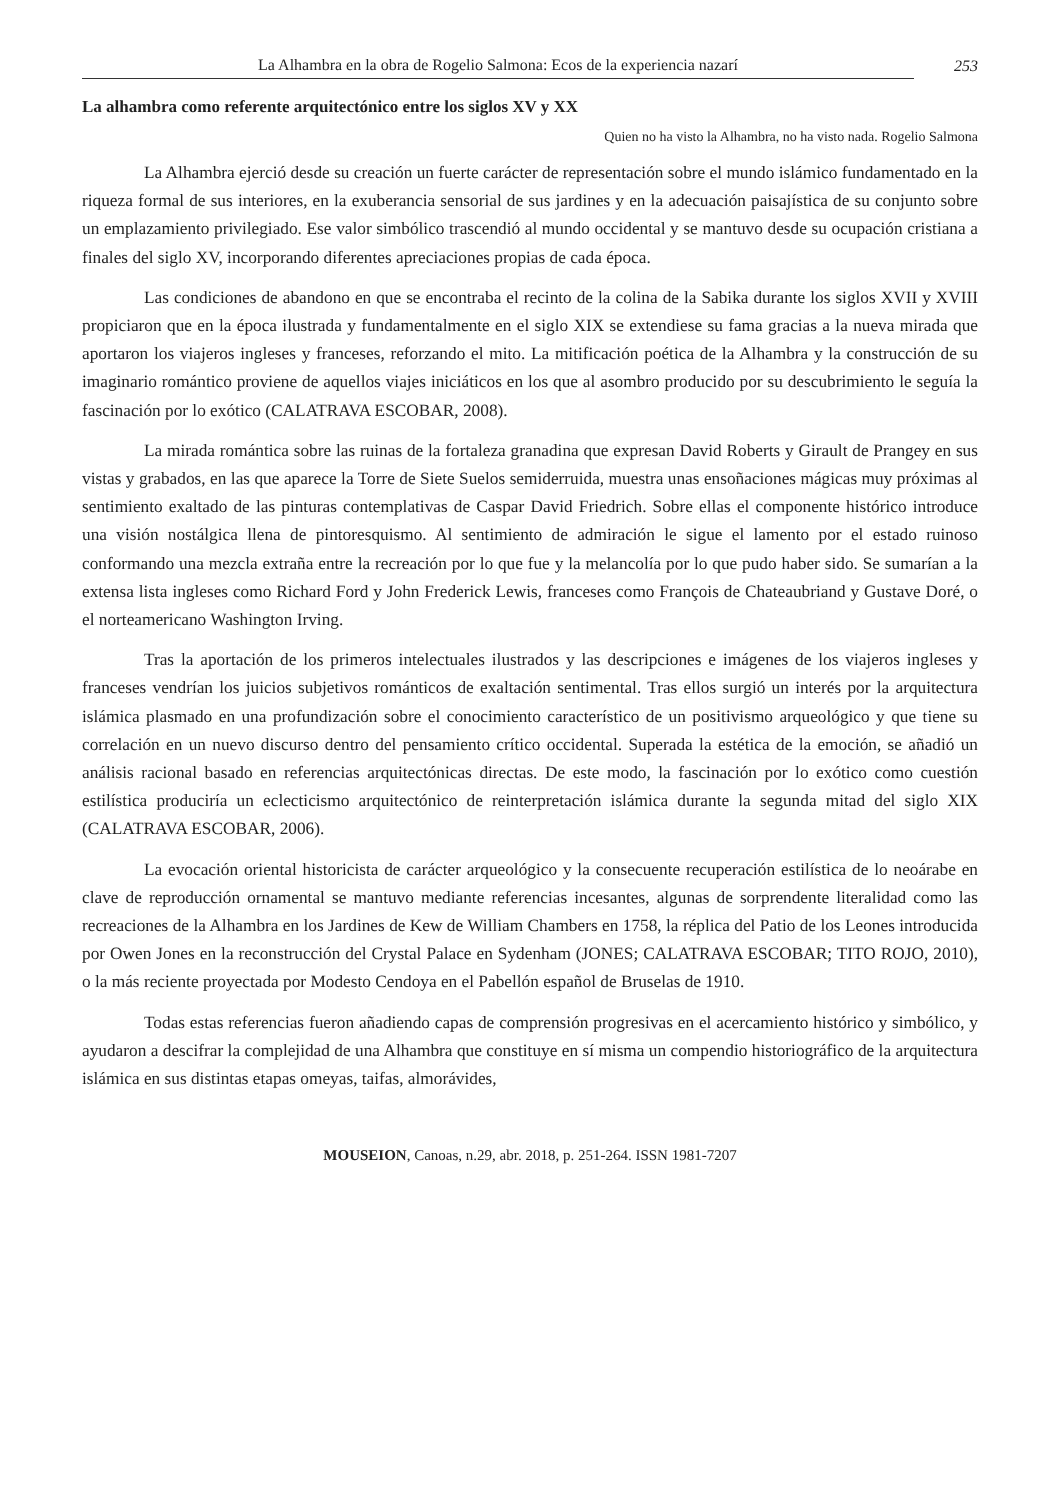La Alhambra en la obra de Rogelio Salmona: Ecos de la experiencia nazarí
253
La alhambra como referente arquitectónico entre los siglos XV y XX
Quien no ha visto la Alhambra, no ha visto nada. Rogelio Salmona
La Alhambra ejerció desde su creación un fuerte carácter de representación sobre el mundo islámico fundamentado en la riqueza formal de sus interiores, en la exuberancia sensorial de sus jardines y en la adecuación paisajística de su conjunto sobre un emplazamiento privilegiado. Ese valor simbólico trascendió al mundo occidental y se mantuvo desde su ocupación cristiana a finales del siglo XV, incorporando diferentes apreciaciones propias de cada época.
Las condiciones de abandono en que se encontraba el recinto de la colina de la Sabika durante los siglos XVII y XVIII propiciaron que en la época ilustrada y fundamentalmente en el siglo XIX se extendiese su fama gracias a la nueva mirada que aportaron los viajeros ingleses y franceses, reforzando el mito. La mitificación poética de la Alhambra y la construcción de su imaginario romántico proviene de aquellos viajes iniciáticos en los que al asombro producido por su descubrimiento le seguía la fascinación por lo exótico (CALATRAVA ESCOBAR, 2008).
La mirada romántica sobre las ruinas de la fortaleza granadina que expresan David Roberts y Girault de Prangey en sus vistas y grabados, en las que aparece la Torre de Siete Suelos semiderruida, muestra unas ensoñaciones mágicas muy próximas al sentimiento exaltado de las pinturas contemplativas de Caspar David Friedrich. Sobre ellas el componente histórico introduce una visión nostálgica llena de pintoresquismo. Al sentimiento de admiración le sigue el lamento por el estado ruinoso conformando una mezcla extraña entre la recreación por lo que fue y la melancolía por lo que pudo haber sido. Se sumarían a la extensa lista ingleses como Richard Ford y John Frederick Lewis, franceses como François de Chateaubriand y Gustave Doré, o el norteamericano Washington Irving.
Tras la aportación de los primeros intelectuales ilustrados y las descripciones e imágenes de los viajeros ingleses y franceses vendrían los juicios subjetivos románticos de exaltación sentimental. Tras ellos surgió un interés por la arquitectura islámica plasmado en una profundización sobre el conocimiento característico de un positivismo arqueológico y que tiene su correlación en un nuevo discurso dentro del pensamiento crítico occidental. Superada la estética de la emoción, se añadió un análisis racional basado en referencias arquitectónicas directas. De este modo, la fascinación por lo exótico como cuestión estilística produciría un eclecticismo arquitectónico de reinterpretación islámica durante la segunda mitad del siglo XIX (CALATRAVA ESCOBAR, 2006).
La evocación oriental historicista de carácter arqueológico y la consecuente recuperación estilística de lo neoárabe en clave de reproducción ornamental se mantuvo mediante referencias incesantes, algunas de sorprendente literalidad como las recreaciones de la Alhambra en los Jardines de Kew de William Chambers en 1758, la réplica del Patio de los Leones introducida por Owen Jones en la reconstrucción del Crystal Palace en Sydenham (JONES; CALATRAVA ESCOBAR; TITO ROJO, 2010), o la más reciente proyectada por Modesto Cendoya en el Pabellón español de Bruselas de 1910.
Todas estas referencias fueron añadiendo capas de comprensión progresivas en el acercamiento histórico y simbólico, y ayudaron a descifrar la complejidad de una Alhambra que constituye en sí misma un compendio historiográfico de la arquitectura islámica en sus distintas etapas omeyas, taifas, almorávides,
MOUSEION, Canoas, n.29, abr. 2018, p. 251-264. ISSN 1981-7207